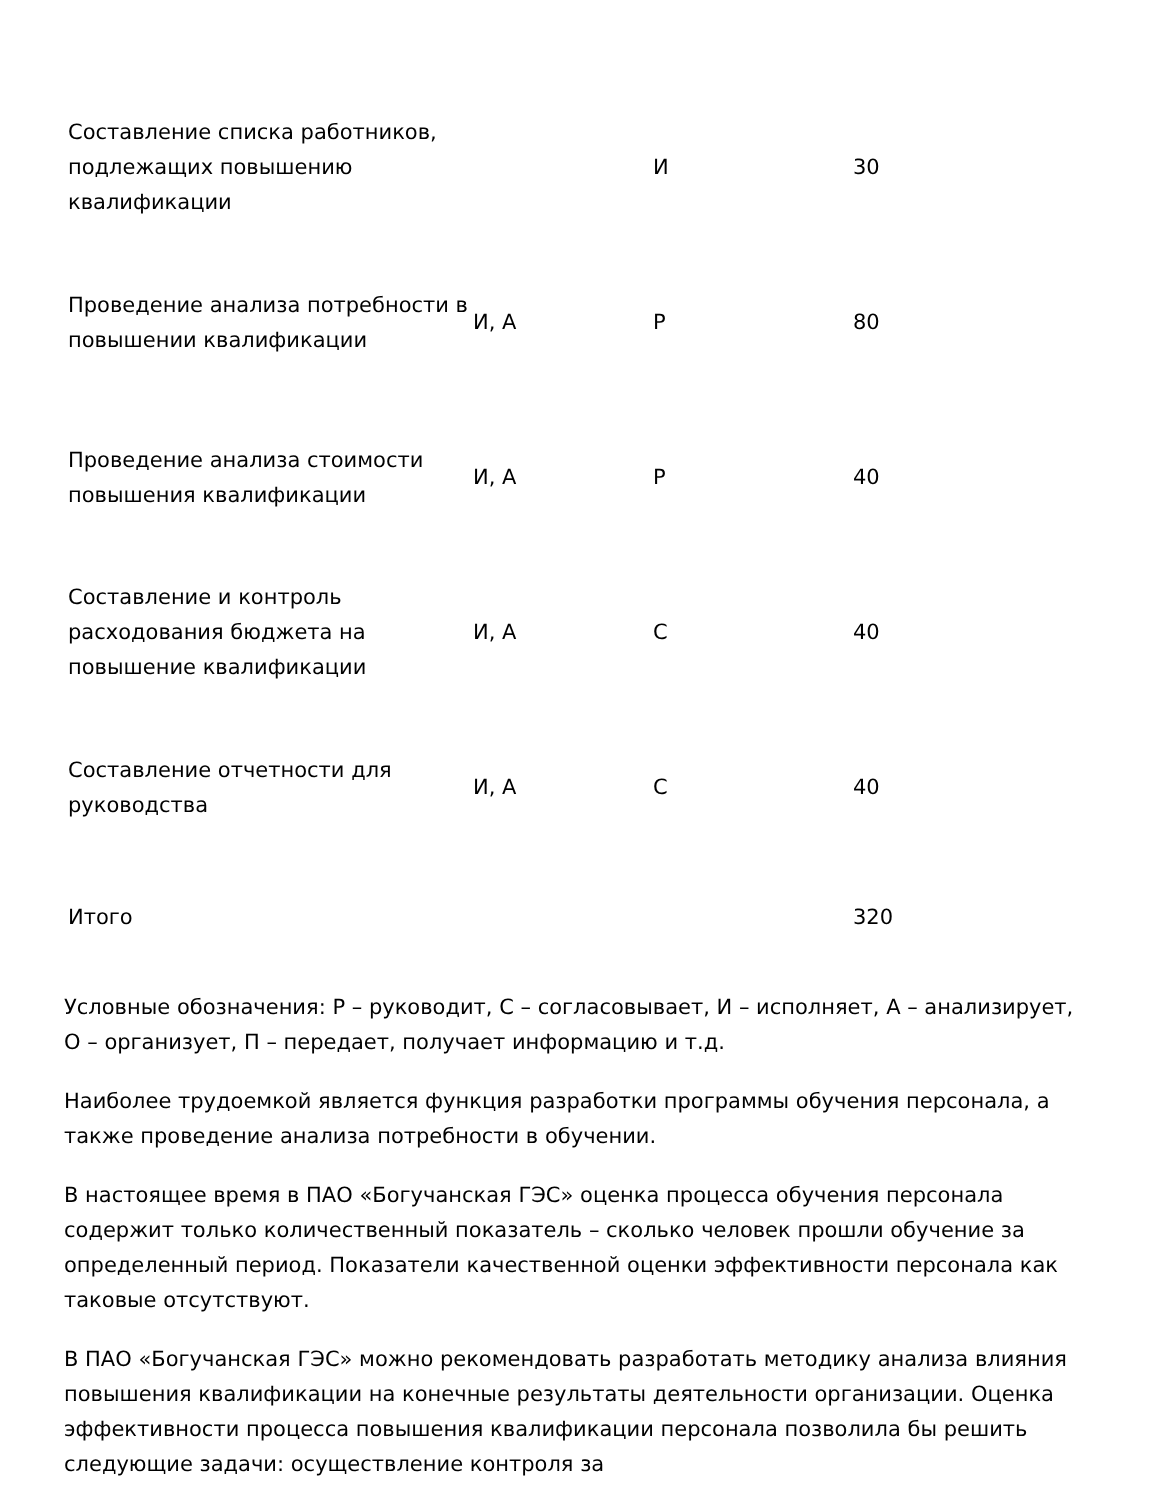| Составление списка работников, подлежащих повышению квалификации | | И | 30 |
| Проведение анализа потребности в повышении квалификации | И, А | Р | 80 |
| Проведение анализа стоимости повышения квалификации | И, А | Р | 40 |
| Составление и контроль расходования бюджета на повышение квалификации | И, А | С | 40 |
| Составление отчетности для руководства | И, А | С | 40 |
| Итого | | | 320 |
Условные обозначения: Р – руководит, С – согласовывает, И – исполняет, А – анализирует, О – организует, П – передает, получает информацию и т.д.
Наиболее трудоемкой является функция разработки программы обучения персонала, а также проведение анализа потребности в обучении.
В настоящее время в ПАО «Богучанская ГЭС» оценка процесса обучения персонала содержит только количественный показатель – сколько человек прошли обучение за определенный период. Показатели качественной оценки эффективности персонала как таковые отсутствуют.
В ПАО «Богучанская ГЭС» можно рекомендовать разработать методику анализа влияния повышения квалификации на конечные результаты деятельности организации. Оценка эффективности процесса повышения квалификации персонала позволила бы решить следующие задачи: осуществление контроля за